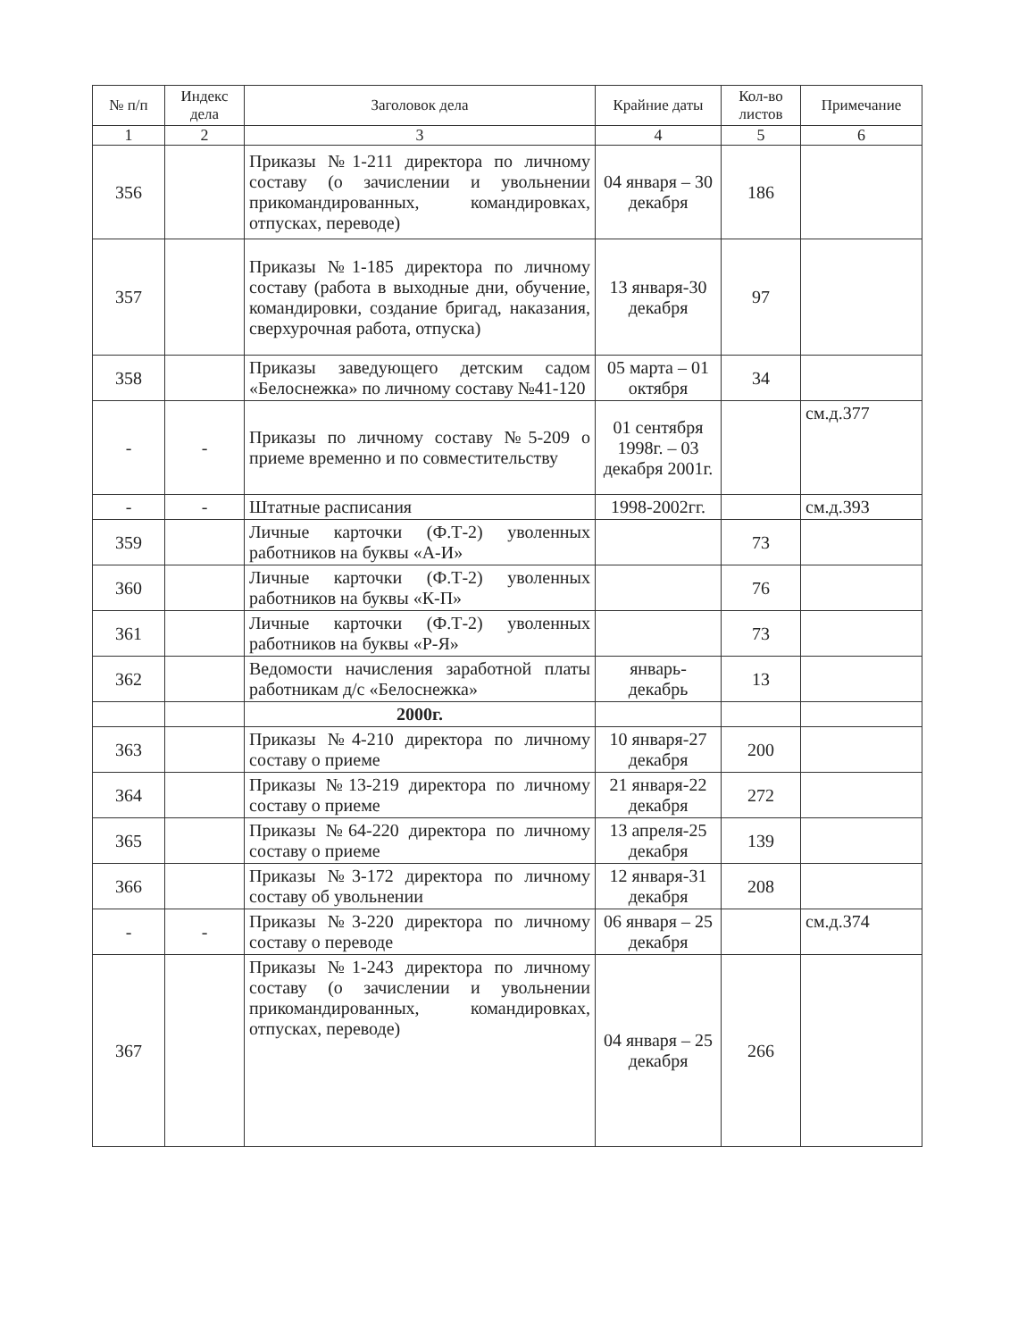| № п/п | Индекс дела | Заголовок дела | Крайние даты | Кол-во листов | Примечание |
| --- | --- | --- | --- | --- | --- |
| 1 | 2 | 3 | 4 | 5 | 6 |
| 356 | | Приказы №1-211 директора по личному составу (о зачислении и увольнении прикомандированных, командировках, отпусках, переводе) | 04 января – 30 декабря | 186 | |
| 357 | | Приказы №1-185 директора по личному составу (работа в выходные дни, обучение, командировки, создание бригад, наказания, сверхурочная работа, отпуска) | 13 января-30 декабря | 97 | |
| 358 | | Приказы заведующего детским садом «Белоснежка» по личному составу №41-120 | 05 марта – 01 октября | 34 | |
| - | - | Приказы по личному составу №5-209 о приеме временно и по совместительству | 01 сентября 1998г. – 03 декабря 2001г. | | см.д.377 |
| - | - | Штатные расписания | 1998-2002гг. | | см.д.393 |
| 359 | | Личные карточки (Ф.Т-2) уволенных работников на буквы «А-И» | | 73 | |
| 360 | | Личные карточки (Ф.Т-2) уволенных работников на буквы «К-П» | | 76 | |
| 361 | | Личные карточки (Ф.Т-2) уволенных работников на буквы «Р-Я» | | 73 | |
| 362 | | Ведомости начисления заработной платы работникам д/с «Белоснежка» | январь-декабрь | 13 | |
| | | 2000г. | | | |
| 363 | | Приказы №4-210 директора по личному составу о приеме | 10 января-27 декабря | 200 | |
| 364 | | Приказы №13-219 директора по личному составу о приеме | 21 января-22 декабря | 272 | |
| 365 | | Приказы №64-220 директора по личному составу о приеме | 13 апреля-25 декабря | 139 | |
| 366 | | Приказы №3-172 директора по личному составу об увольнении | 12 января-31 декабря | 208 | |
| - | - | Приказы №3-220 директора по личному составу о переводе | 06 января – 25 декабря | | см.д.374 |
| 367 | | Приказы №1-243 директора по личному составу (о зачислении и увольнении прикомандированных, командировках, отпусках, переводе) | 04 января – 25 декабря | 266 | |